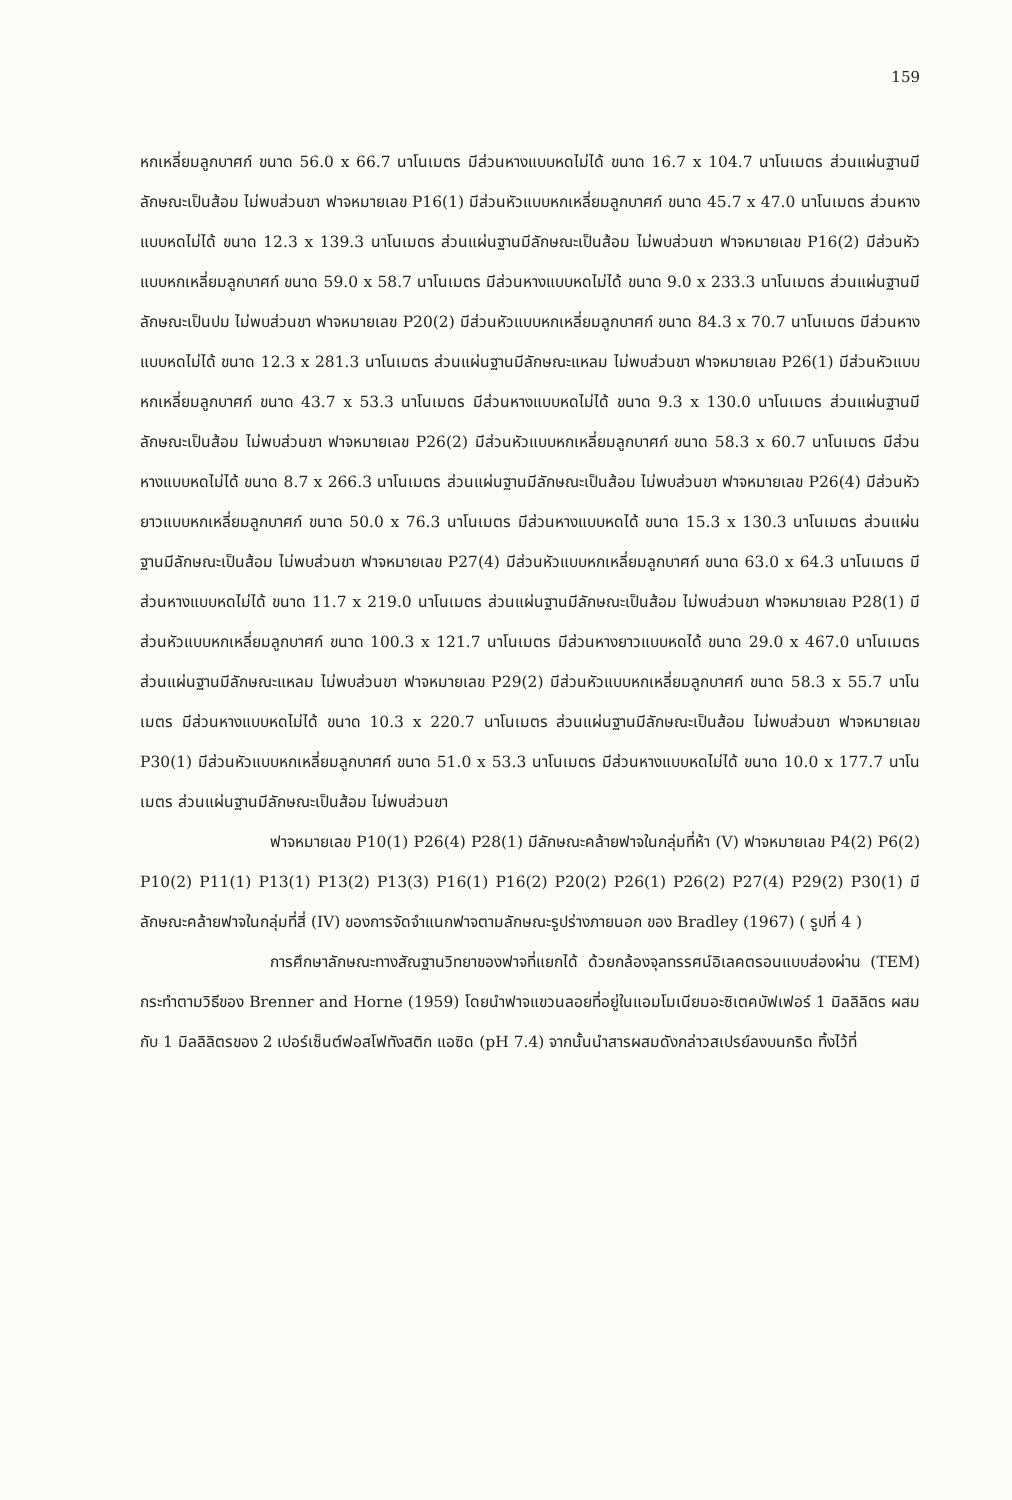159
หกเหลี่ยมลูกบาศก์ ขนาด 56.0 x 66.7 นาโนเมตร มีส่วนหางแบบหดไม่ได้ ขนาด 16.7 x 104.7 นาโนเมตร ส่วนแผ่นฐานมีลักษณะเป็นส้อม ไม่พบส่วนขา ฟาจหมายเลข P16(1) มีส่วนหัวแบบหกเหลี่ยมลูกบาศก์ ขนาด 45.7 x 47.0 นาโนเมตร ส่วนหางแบบหดไม่ได้ ขนาด 12.3 x 139.3 นาโนเมตร ส่วนแผ่นฐานมีลักษณะเป็นส้อม ไม่พบส่วนขา ฟาจหมายเลข P16(2) มีส่วนหัวแบบหกเหลี่ยมลูกบาศก์ ขนาด 59.0 x 58.7 นาโนเมตร มีส่วนหางแบบหดไม่ได้ ขนาด 9.0 x 233.3 นาโนเมตร ส่วนแผ่นฐานมีลักษณะเป็นปม ไม่พบส่วนขา ฟาจหมายเลข P20(2) มีส่วนหัวแบบหกเหลี่ยมลูกบาศก์ ขนาด 84.3 x 70.7 นาโนเมตร มีส่วนหางแบบหดไม่ได้ ขนาด 12.3 x 281.3 นาโนเมตร ส่วนแผ่นฐานมีลักษณะแหลม ไม่พบส่วนขา ฟาจหมายเลข P26(1) มีส่วนหัวแบบหกเหลี่ยมลูกบาศก์ ขนาด 43.7 x 53.3 นาโนเมตร มีส่วนหางแบบหดไม่ได้ ขนาด 9.3 x 130.0 นาโนเมตร ส่วนแผ่นฐานมีลักษณะเป็นส้อม ไม่พบส่วนขา ฟาจหมายเลข P26(2) มีส่วนหัวแบบหกเหลี่ยมลูกบาศก์ ขนาด 58.3 x 60.7 นาโนเมตร มีส่วนหางแบบหดไม่ได้ ขนาด 8.7 x 266.3 นาโนเมตร ส่วนแผ่นฐานมีลักษณะเป็นส้อม ไม่พบส่วนขา ฟาจหมายเลข P26(4) มีส่วนหัวยาวแบบหกเหลี่ยมลูกบาศก์ ขนาด 50.0 x 76.3 นาโนเมตร มีส่วนหางแบบหดได้ ขนาด 15.3 x 130.3 นาโนเมตร ส่วนแผ่นฐานมีลักษณะเป็นส้อม ไม่พบส่วนขา ฟาจหมายเลข P27(4) มีส่วนหัวแบบหกเหลี่ยมลูกบาศก์ ขนาด 63.0 x 64.3 นาโนเมตร มีส่วนหางแบบหดไม่ได้ ขนาด 11.7 x 219.0 นาโนเมตร ส่วนแผ่นฐานมีลักษณะเป็นส้อม ไม่พบส่วนขา ฟาจหมายเลข P28(1) มีส่วนหัวแบบหกเหลี่ยมลูกบาศก์ ขนาด 100.3 x 121.7 นาโนเมตร มีส่วนหางยาวแบบหดได้ ขนาด 29.0 x 467.0 นาโนเมตร ส่วนแผ่นฐานมีลักษณะแหลม ไม่พบส่วนขา ฟาจหมายเลข P29(2) มีส่วนหัวแบบหกเหลี่ยมลูกบาศก์ ขนาด 58.3 x 55.7 นาโนเมตร มีส่วนหางแบบหดไม่ได้ ขนาด 10.3 x 220.7 นาโนเมตร ส่วนแผ่นฐานมีลักษณะเป็นส้อม ไม่พบส่วนขา ฟาจหมายเลข P30(1) มีส่วนหัวแบบหกเหลี่ยมลูกบาศก์ ขนาด 51.0 x 53.3 นาโนเมตร มีส่วนหางแบบหดไม่ได้ ขนาด 10.0 x 177.7 นาโนเมตร ส่วนแผ่นฐานมีลักษณะเป็นส้อม ไม่พบส่วนขา
ฟาจหมายเลข P10(1) P26(4) P28(1) มีลักษณะคล้ายฟาจในกลุ่มที่ห้า (V) ฟาจหมายเลข P4(2) P6(2) P10(2) P11(1) P13(1) P13(2) P13(3) P16(1) P16(2) P20(2) P26(1) P26(2) P27(4) P29(2) P30(1) มีลักษณะคล้ายฟาจในกลุ่มที่สี่ (IV) ของการจัดจำแนกฟาจตามลักษณะรูปร่างภายนอก ของ Bradley (1967) ( รูปที่ 4 )
การศึกษาลักษณะทางสัณฐานวิทยาของฟาจที่แยกได้ ด้วยกล้องจุลทรรศน์อิเลคตรอนแบบส่องผ่าน (TEM) กระทำตามวิธีของ Brenner and Horne (1959) โดยนำฟาจแขวนลอยที่อยู่ในแอมโมเนียมอะซิเตคบัฟเฟอร์ 1 มิลลิลิตร ผสมกับ 1 มิลลิลิตรของ 2 เปอร์เซ็นต์ฟอสโฟทังสติก แอซิด (pH 7.4) จากนั้นนำสารผสมดังกล่าวสเปรย์ลงบนกริด ทิ้งไว้ที่